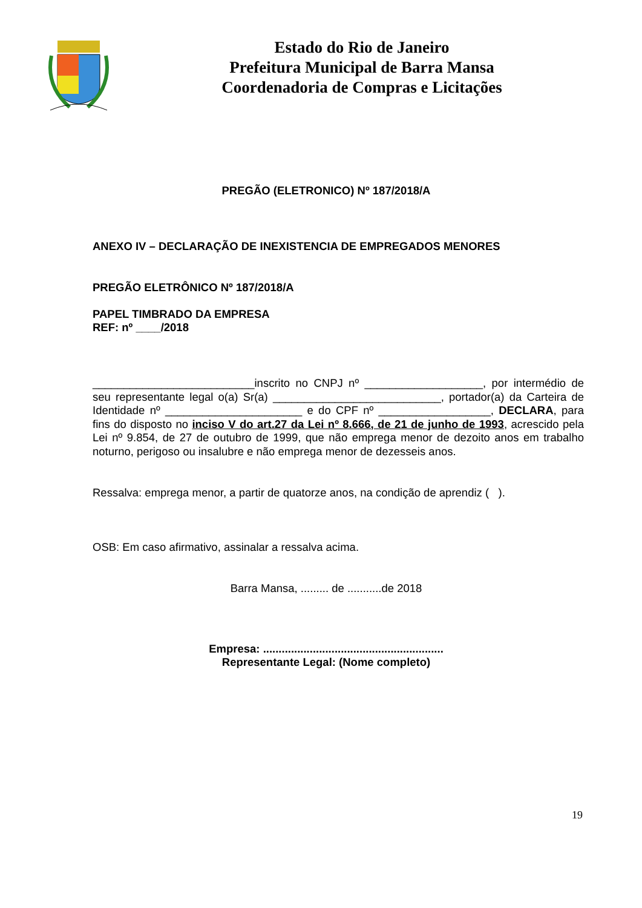Estado do Rio de Janeiro
Prefeitura Municipal de Barra Mansa
Coordenadoria de Compras e Licitações
PREGÃO (ELETRONICO) Nº 187/2018/A
ANEXO IV – DECLARAÇÃO DE INEXISTENCIA DE EMPREGADOS MENORES
PREGÃO ELETRÔNICO Nº 187/2018/A
PAPEL TIMBRADO DA EMPRESA
REF: nº ____/2018
__________________________inscrito no CNPJ nº ___________________, por intermédio de seu representante legal o(a) Sr(a) ___________________________, portador(a) da Carteira de Identidade nº ______________________ e do CPF nº __________________, DECLARA, para fins do disposto no inciso V do art.27 da Lei nº 8.666, de 21 de junho de 1993, acrescido pela Lei nº 9.854, de 27 de outubro de 1999, que não emprega menor de dezoito anos em trabalho noturno, perigoso ou insalubre e não emprega menor de dezesseis anos.
Ressalva: emprega menor, a partir de quatorze anos, na condição de aprendiz ( ).
OSB: Em caso afirmativo, assinalar a ressalva acima.
Barra Mansa, ......... de ...........de 2018
Empresa: ..........................................................
Representante Legal: (Nome completo)
19